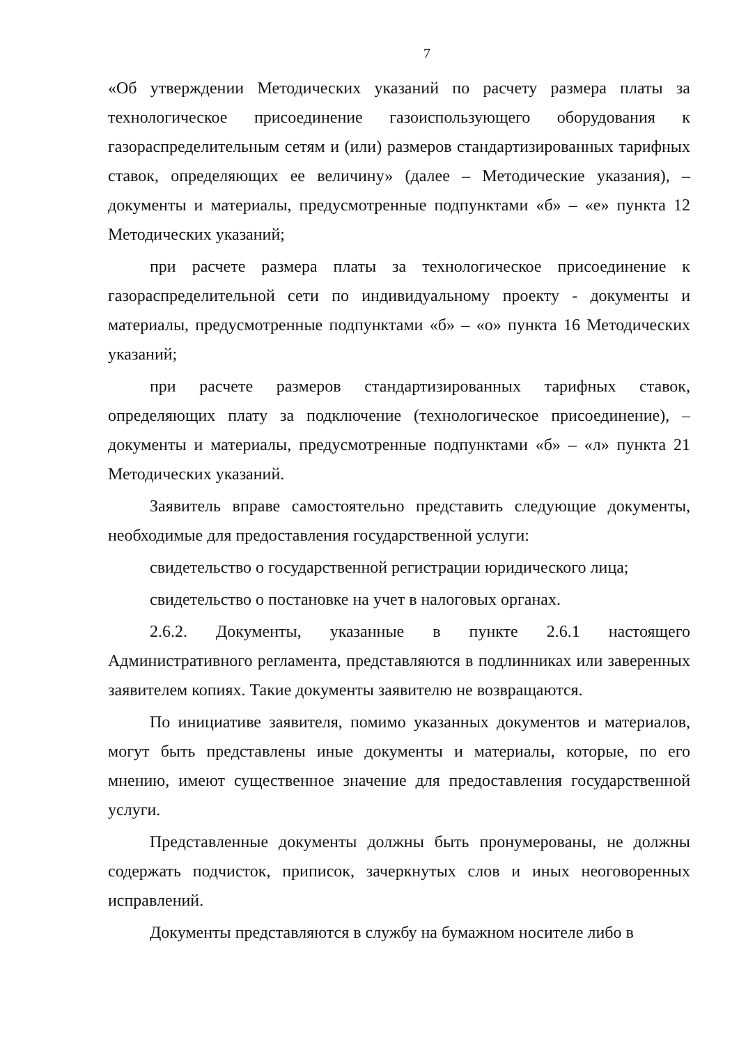7
«Об утверждении Методических указаний по расчету размера платы за технологическое присоединение газоиспользующего оборудования к газораспределительным сетям и (или) размеров стандартизированных тарифных ставок, определяющих ее величину» (далее – Методические указания), – документы и материалы, предусмотренные подпунктами «б» – «е» пункта 12 Методических указаний;
при расчете размера платы за технологическое присоединение к газораспределительной сети по индивидуальному проекту - документы и материалы, предусмотренные подпунктами «б» – «о» пункта 16 Методических указаний;
при расчете размеров стандартизированных тарифных ставок, определяющих плату за подключение (технологическое присоединение), – документы и материалы, предусмотренные подпунктами «б» – «л» пункта 21 Методических указаний.
Заявитель вправе самостоятельно представить следующие документы, необходимые для предоставления государственной услуги:
свидетельство о государственной регистрации юридического лица;
свидетельство о постановке на учет в налоговых органах.
2.6.2. Документы, указанные в пункте 2.6.1 настоящего Административного регламента, представляются в подлинниках или заверенных заявителем копиях. Такие документы заявителю не возвращаются.
По инициативе заявителя, помимо указанных документов и материалов, могут быть представлены иные документы и материалы, которые, по его мнению, имеют существенное значение для предоставления государственной услуги.
Представленные документы должны быть пронумерованы, не должны содержать подчисток, приписок, зачеркнутых слов и иных неоговоренных исправлений.
Документы представляются в службу на бумажном носителе либо в